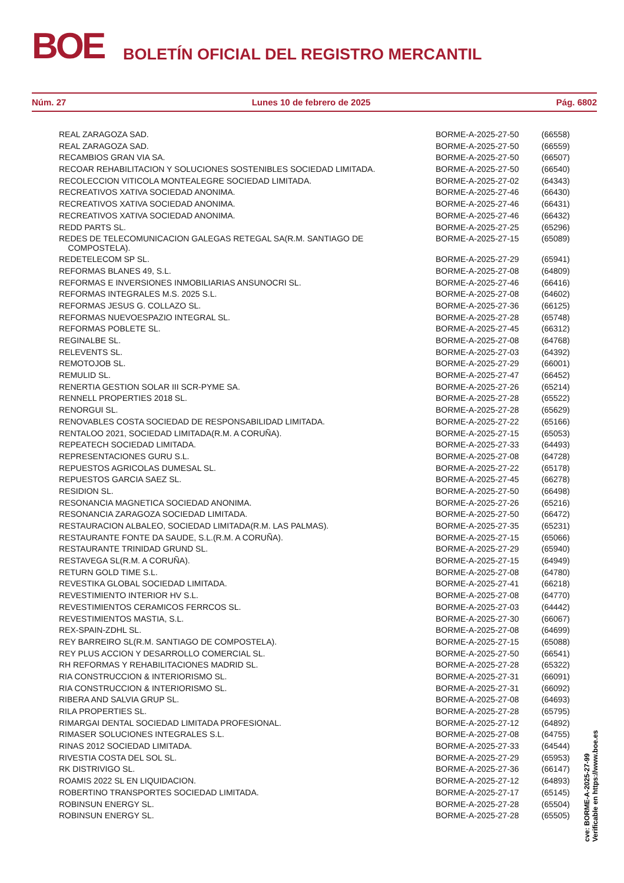BOE
BOLETÍN OFICIAL DEL REGISTRO MERCANTIL
Núm. 27 Lunes 10 de febrero de 2025 Pág. 6802
| REAL ZARAGOZA SAD. | BORME-A-2025-27-50 | (66558) |
| REAL ZARAGOZA SAD. | BORME-A-2025-27-50 | (66559) |
| RECAMBIOS GRAN VIA SA. | BORME-A-2025-27-50 | (66507) |
| RECOAR REHABILITACION Y SOLUCIONES SOSTENIBLES SOCIEDAD LIMITADA. | BORME-A-2025-27-50 | (66540) |
| RECOLECCION VITICOLA MONTEALEGRE SOCIEDAD LIMITADA. | BORME-A-2025-27-02 | (64343) |
| RECREATIVOS XATIVA SOCIEDAD ANONIMA. | BORME-A-2025-27-46 | (66430) |
| RECREATIVOS XATIVA SOCIEDAD ANONIMA. | BORME-A-2025-27-46 | (66431) |
| RECREATIVOS XATIVA SOCIEDAD ANONIMA. | BORME-A-2025-27-46 | (66432) |
| REDD PARTS SL. | BORME-A-2025-27-25 | (65296) |
| REDES DE TELECOMUNICACION GALEGAS RETEGAL SA(R.M. SANTIAGO DE COMPOSTELA). | BORME-A-2025-27-15 | (65089) |
| REDETELECOM SP SL. | BORME-A-2025-27-29 | (65941) |
| REFORMAS BLANES 49, S.L. | BORME-A-2025-27-08 | (64809) |
| REFORMAS E INVERSIONES INMOBILIARIAS ANSUNOCRI SL. | BORME-A-2025-27-46 | (66416) |
| REFORMAS INTEGRALES M.S. 2025 S.L. | BORME-A-2025-27-08 | (64602) |
| REFORMAS JESUS G. COLLAZO SL. | BORME-A-2025-27-36 | (66125) |
| REFORMAS NUEVOESPAZIO INTEGRAL SL. | BORME-A-2025-27-28 | (65748) |
| REFORMAS POBLETE SL. | BORME-A-2025-27-45 | (66312) |
| REGINALBE SL. | BORME-A-2025-27-08 | (64768) |
| RELEVENTS SL. | BORME-A-2025-27-03 | (64392) |
| REMOTOJOB SL. | BORME-A-2025-27-29 | (66001) |
| REMULID SL. | BORME-A-2025-27-47 | (66452) |
| RENERTIA GESTION SOLAR III SCR-PYME SA. | BORME-A-2025-27-26 | (65214) |
| RENNELL PROPERTIES 2018 SL. | BORME-A-2025-27-28 | (65522) |
| RENORGUI SL. | BORME-A-2025-27-28 | (65629) |
| RENOVABLES COSTA SOCIEDAD DE RESPONSABILIDAD LIMITADA. | BORME-A-2025-27-22 | (65166) |
| RENTALOO 2021, SOCIEDAD LIMITADA(R.M. A CORUÑA). | BORME-A-2025-27-15 | (65053) |
| REPEATECH SOCIEDAD LIMITADA. | BORME-A-2025-27-33 | (64493) |
| REPRESENTACIONES GURU S.L. | BORME-A-2025-27-08 | (64728) |
| REPUESTOS AGRICOLAS DUMESAL SL. | BORME-A-2025-27-22 | (65178) |
| REPUESTOS GARCIA SAEZ SL. | BORME-A-2025-27-45 | (66278) |
| RESIDION SL. | BORME-A-2025-27-50 | (66498) |
| RESONANCIA MAGNETICA SOCIEDAD ANONIMA. | BORME-A-2025-27-26 | (65216) |
| RESONANCIA ZARAGOZA SOCIEDAD LIMITADA. | BORME-A-2025-27-50 | (66472) |
| RESTAURACION ALBALEO, SOCIEDAD LIMITADA(R.M. LAS PALMAS). | BORME-A-2025-27-35 | (65231) |
| RESTAURANTE FONTE DA SAUDE, S.L.(R.M. A CORUÑA). | BORME-A-2025-27-15 | (65066) |
| RESTAURANTE TRINIDAD GRUND SL. | BORME-A-2025-27-29 | (65940) |
| RESTAVEGA SL(R.M. A CORUÑA). | BORME-A-2025-27-15 | (64949) |
| RETURN GOLD TIME S.L. | BORME-A-2025-27-08 | (64780) |
| REVESTIKA GLOBAL SOCIEDAD LIMITADA. | BORME-A-2025-27-41 | (66218) |
| REVESTIMIENTO INTERIOR HV S.L. | BORME-A-2025-27-08 | (64770) |
| REVESTIMIENTOS CERAMICOS FERRCOS SL. | BORME-A-2025-27-03 | (64442) |
| REVESTIMIENTOS MASTIA, S.L. | BORME-A-2025-27-30 | (66067) |
| REX-SPAIN-ZDHL SL. | BORME-A-2025-27-08 | (64699) |
| REY BARREIRO SL(R.M. SANTIAGO DE COMPOSTELA). | BORME-A-2025-27-15 | (65088) |
| REY PLUS ACCION Y DESARROLLO COMERCIAL SL. | BORME-A-2025-27-50 | (66541) |
| RH REFORMAS Y REHABILITACIONES MADRID SL. | BORME-A-2025-27-28 | (65322) |
| RIA CONSTRUCCION & INTERIORISMO SL. | BORME-A-2025-27-31 | (66091) |
| RIA CONSTRUCCION & INTERIORISMO SL. | BORME-A-2025-27-31 | (66092) |
| RIBERA AND SALVIA GRUP SL. | BORME-A-2025-27-08 | (64693) |
| RILA PROPERTIES SL. | BORME-A-2025-27-28 | (65795) |
| RIMARGAI DENTAL SOCIEDAD LIMITADA PROFESIONAL. | BORME-A-2025-27-12 | (64892) |
| RIMASER SOLUCIONES INTEGRALES S.L. | BORME-A-2025-27-08 | (64755) |
| RINAS 2012 SOCIEDAD LIMITADA. | BORME-A-2025-27-33 | (64544) |
| RIVESTIA COSTA DEL SOL SL. | BORME-A-2025-27-29 | (65953) |
| RK DISTRIVIGO SL. | BORME-A-2025-27-36 | (66147) |
| ROAMIS 2022 SL EN LIQUIDACION. | BORME-A-2025-27-12 | (64893) |
| ROBERTINO TRANSPORTES SOCIEDAD LIMITADA. | BORME-A-2025-27-17 | (65145) |
| ROBINSUN ENERGY SL. | BORME-A-2025-27-28 | (65504) |
| ROBINSUN ENERGY SL. | BORME-A-2025-27-28 | (65505) |
cve: BORME-A-2025-27-99
Verificable en https://www.boe.es